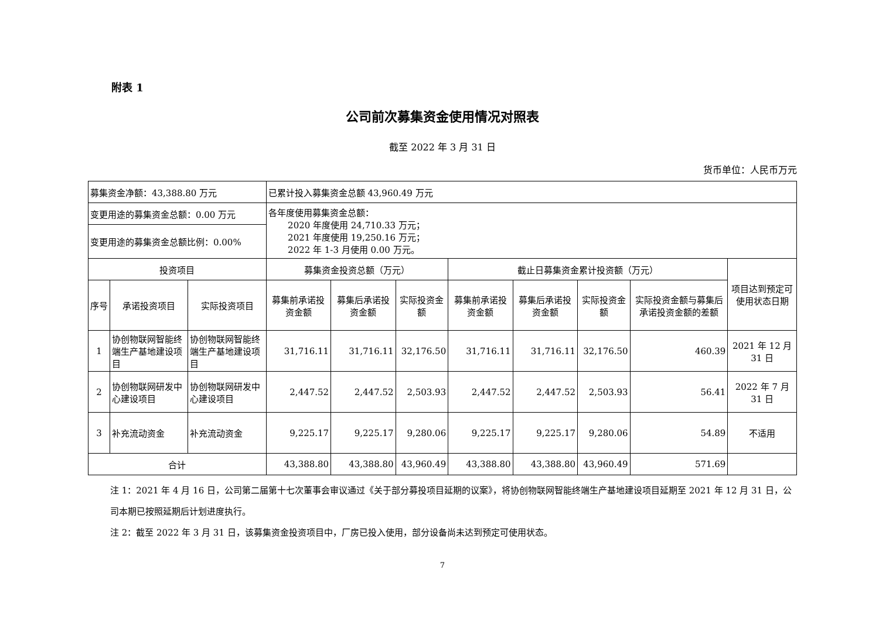附表 1
公司前次募集资金使用情况对照表
截至 2022 年 3 月 31 日
货币单位：人民币万元
| 募集资金净额：43,388.80 万元 | | | 已累计投入募集资金总额 43,960.49 万元 | | | | | | | |
| 变更用途的募集资金总额：0.00 万元 | | | 各年度使用募集资金总额： 2020 年度使用 24,710.33 万元； 2021 年度使用 19,250.16 万元； 2022 年 1-3 月使用 0.00 万元。 | | | | | | | |
| 变更用途的募集资金总额比例：0.00% | | | | | | | | | | |
| 投资项目 | | | 募集资金投资总额（万元） | | | 截止日募集资金累计投资额（万元） | | | | 项目达到预定可使用状态日期 |
| 序号 | 承诺投资项目 | 实际投资项目 | 募集前承诺投资金额 | 募集后承诺投资金额 | 实际投资金额 | 募集前承诺投资金额 | 募集后承诺投资金额 | 实际投资金额 | 实际投资金额与募集后承诺投资金额的差额 | |
| 1 | 协创物联网智能终端生产基地建设项目 | 协创物联网智能终端生产基地建设项目 | 31,716.11 | 31,716.11 | 32,176.50 | 31,716.11 | 31,716.11 | 32,176.50 | 460.39 | 2021 年 12 月 31 日 |
| 2 | 协创物联网研发中心建设项目 | 协创物联网研发中心建设项目 | 2,447.52 | 2,447.52 | 2,503.93 | 2,447.52 | 2,447.52 | 2,503.93 | 56.41 | 2022 年 7 月 31 日 |
| 3 | 补充流动资金 | 补充流动资金 | 9,225.17 | 9,225.17 | 9,280.06 | 9,225.17 | 9,225.17 | 9,280.06 | 54.89 | 不适用 |
| 合计 | | | 43,388.80 | 43,388.80 | 43,960.49 | 43,388.80 | 43,388.80 | 43,960.49 | 571.69 | |
注 1：2021 年 4 月 16 日，公司第二届第十七次董事会审议通过《关于部分募投项目延期的议案》，将协创物联网智能终端生产基地建设项目延期至 2021 年 12 月 31 日，公司本期已按照延期后计划进度执行。
注 2：截至 2022 年 3 月 31 日，该募集资金投资项目中，厂房已投入使用，部分设备尚未达到预定可使用状态。
7